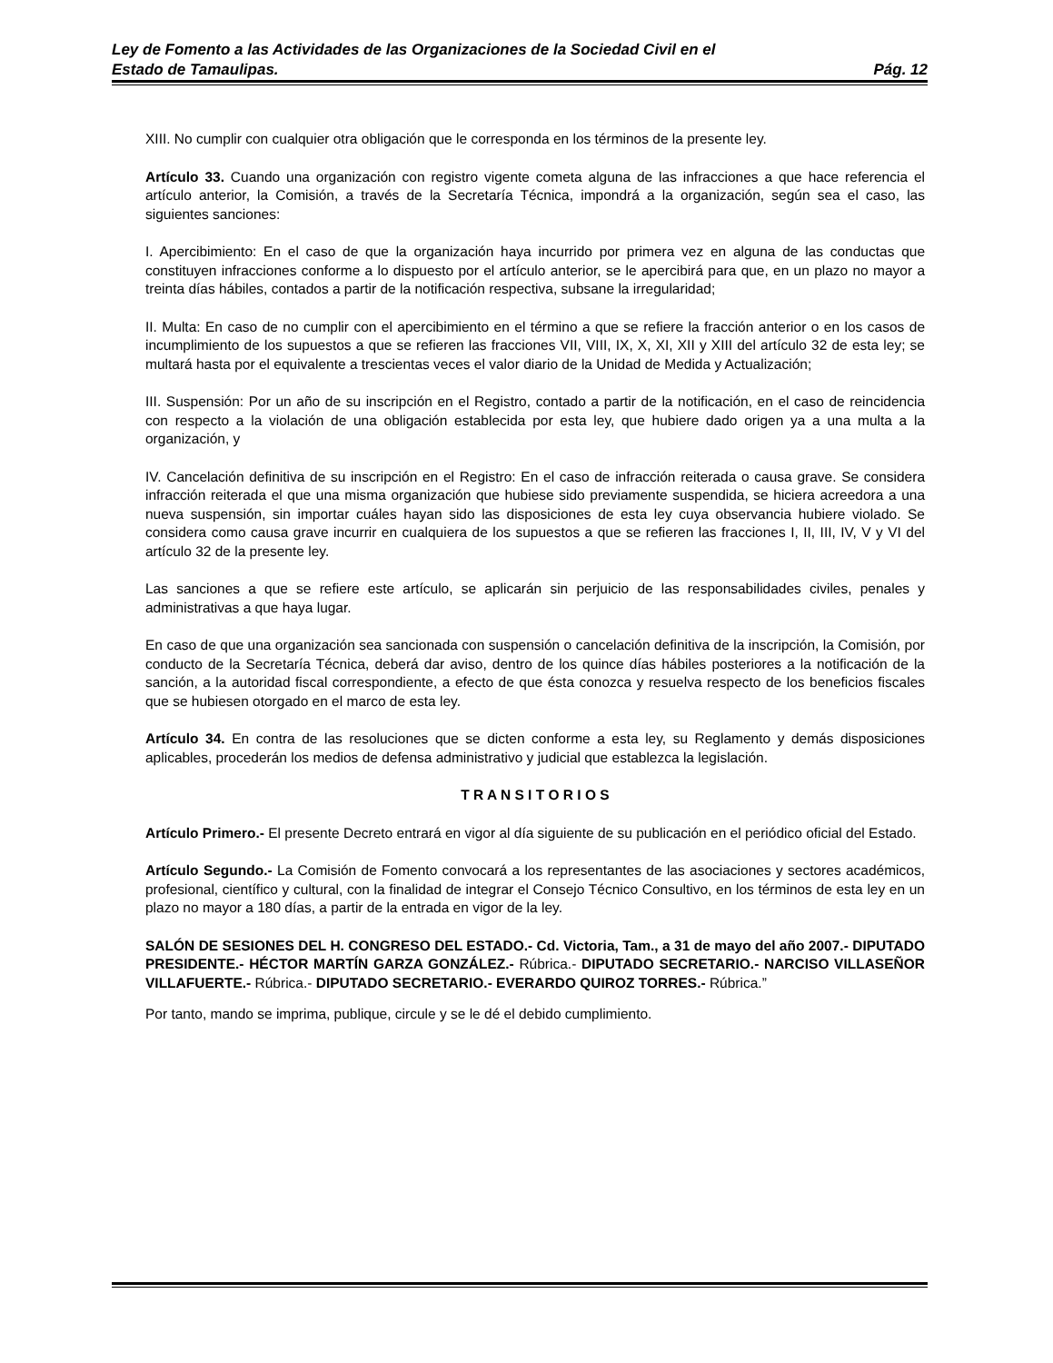Ley de Fomento a las Actividades de las Organizaciones de la Sociedad Civil en el
Estado de Tamaulipas. Pág. 12
XIII. No cumplir con cualquier otra obligación que le corresponda en los términos de la presente ley.
Artículo 33. Cuando una organización con registro vigente cometa alguna de las infracciones a que hace referencia el artículo anterior, la Comisión, a través de la Secretaría Técnica, impondrá a la organización, según sea el caso, las siguientes sanciones:
I. Apercibimiento: En el caso de que la organización haya incurrido por primera vez en alguna de las conductas que constituyen infracciones conforme a lo dispuesto por el artículo anterior, se le apercibirá para que, en un plazo no mayor a treinta días hábiles, contados a partir de la notificación respectiva, subsane la irregularidad;
II. Multa: En caso de no cumplir con el apercibimiento en el término a que se refiere la fracción anterior o en los casos de incumplimiento de los supuestos a que se refieren las fracciones VII, VIII, IX, X, XI, XII y XIII del artículo 32 de esta ley; se multará hasta por el equivalente a trescientas veces el valor diario de la Unidad de Medida y Actualización;
III. Suspensión: Por un año de su inscripción en el Registro, contado a partir de la notificación, en el caso de reincidencia con respecto a la violación de una obligación establecida por esta ley, que hubiere dado origen ya a una multa a la organización, y
IV. Cancelación definitiva de su inscripción en el Registro: En el caso de infracción reiterada o causa grave. Se considera infracción reiterada el que una misma organización que hubiese sido previamente suspendida, se hiciera acreedora a una nueva suspensión, sin importar cuáles hayan sido las disposiciones de esta ley cuya observancia hubiere violado. Se considera como causa grave incurrir en cualquiera de los supuestos a que se refieren las fracciones I, II, III, IV, V y VI del artículo 32 de la presente ley.
Las sanciones a que se refiere este artículo, se aplicarán sin perjuicio de las responsabilidades civiles, penales y administrativas a que haya lugar.
En caso de que una organización sea sancionada con suspensión o cancelación definitiva de la inscripción, la Comisión, por conducto de la Secretaría Técnica, deberá dar aviso, dentro de los quince días hábiles posteriores a la notificación de la sanción, a la autoridad fiscal correspondiente, a efecto de que ésta conozca y resuelva respecto de los beneficios fiscales que se hubiesen otorgado en el marco de esta ley.
Artículo 34. En contra de las resoluciones que se dicten conforme a esta ley, su Reglamento y demás disposiciones aplicables, procederán los medios de defensa administrativo y judicial que establezca la legislación.
T R A N S I T O R I O S
Artículo Primero.- El presente Decreto entrará en vigor al día siguiente de su publicación en el periódico oficial del Estado.
Artículo Segundo.- La Comisión de Fomento convocará a los representantes de las asociaciones y sectores académicos, profesional, científico y cultural, con la finalidad de integrar el Consejo Técnico Consultivo, en los términos de esta ley en un plazo no mayor a 180 días, a partir de la entrada en vigor de la ley.
SALÓN DE SESIONES DEL H. CONGRESO DEL ESTADO.- Cd. Victoria, Tam., a 31 de mayo del año 2007.- DIPUTADO PRESIDENTE.- HÉCTOR MARTÍN GARZA GONZÁLEZ.- Rúbrica.- DIPUTADO SECRETARIO.- NARCISO VILLASEÑOR VILLAFUERTE.- Rúbrica.- DIPUTADO SECRETARIO.- EVERARDO QUIROZ TORRES.- Rúbrica.”
Por tanto, mando se imprima, publique, circule y se le dé el debido cumplimiento.